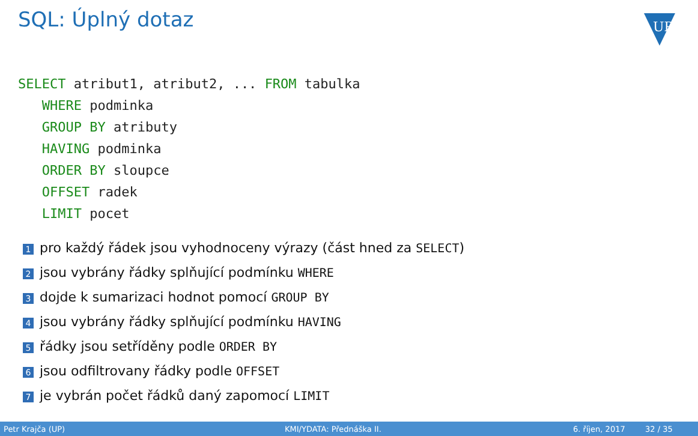SQL: Úplný dotaz
UP
SELECT atribut1, atribut2, ... FROM tabulka
   WHERE podminka
   GROUP BY atributy
   HAVING podminka
   ORDER BY sloupce
   OFFSET radek
   LIMIT pocet
1 pro každý řádek jsou vyhodnoceny výrazy (část hned za SELECT)
2 jsou vybrány řádky splňující podmínku WHERE
3 dojde k sumarizaci hodnot pomocí GROUP BY
4 jsou vybrány řádky splňující podmínku HAVING
5 řádky jsou setříděny podle ORDER BY
6 jsou odfiltrovany řádky podle OFFSET
7 je vybrán počet řádků daný zapomocí LIMIT
Petr Krajča (UP) KMI/YDATA: Přednáška II. 6. říjen, 2017 32 / 35